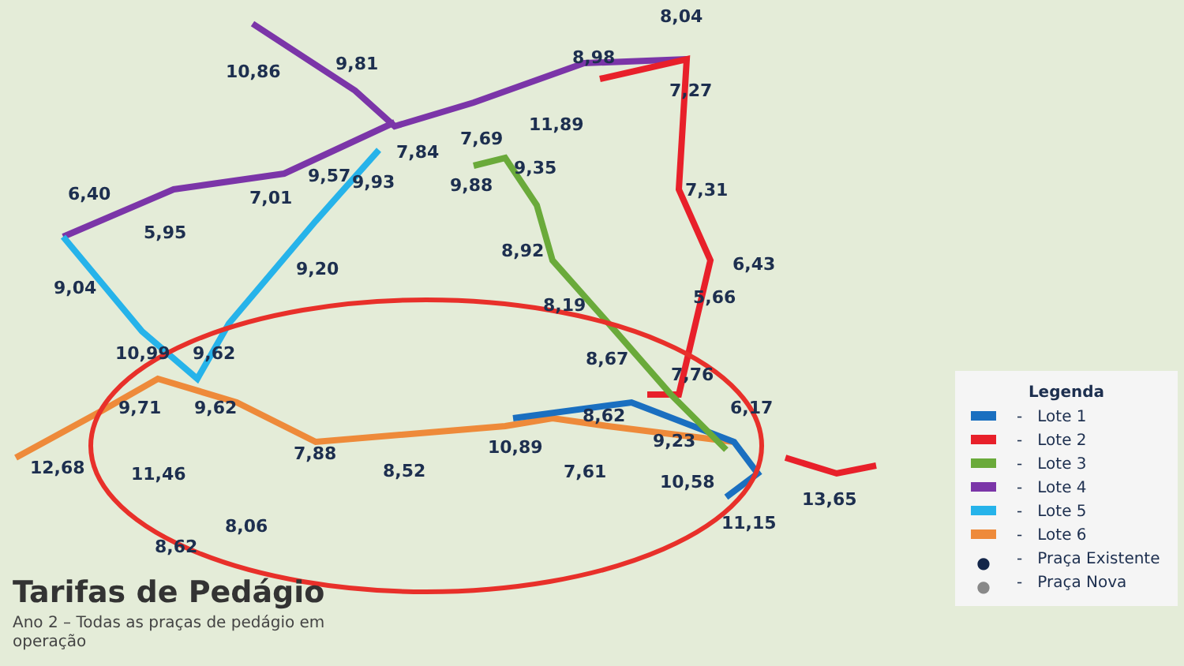8,04
8,98
10,86 9,81
7,27
11,89
7,69
7,84
9,35 9,57 9,93 9,88 7,31 6,40 7,01
5,95
8,92
6,43 9,20
9,04 5,66 8,19
10,99 9,62 8,67
7,76
9,71 9,62 6,17 8,62
9,23
7,88 10,89
12,68 8,52 7,61 11,46 10,58
13,65
11,15 8,06
8,62
Tarifas de Pedágio
Ano 2 – Todas as praças de pedágio em operação
Legenda
- Lote 1
- Lote 2
- Lote 3
- Lote 4
- Lote 5
- Lote 6
● - Praça Existente
● - Praça Nova